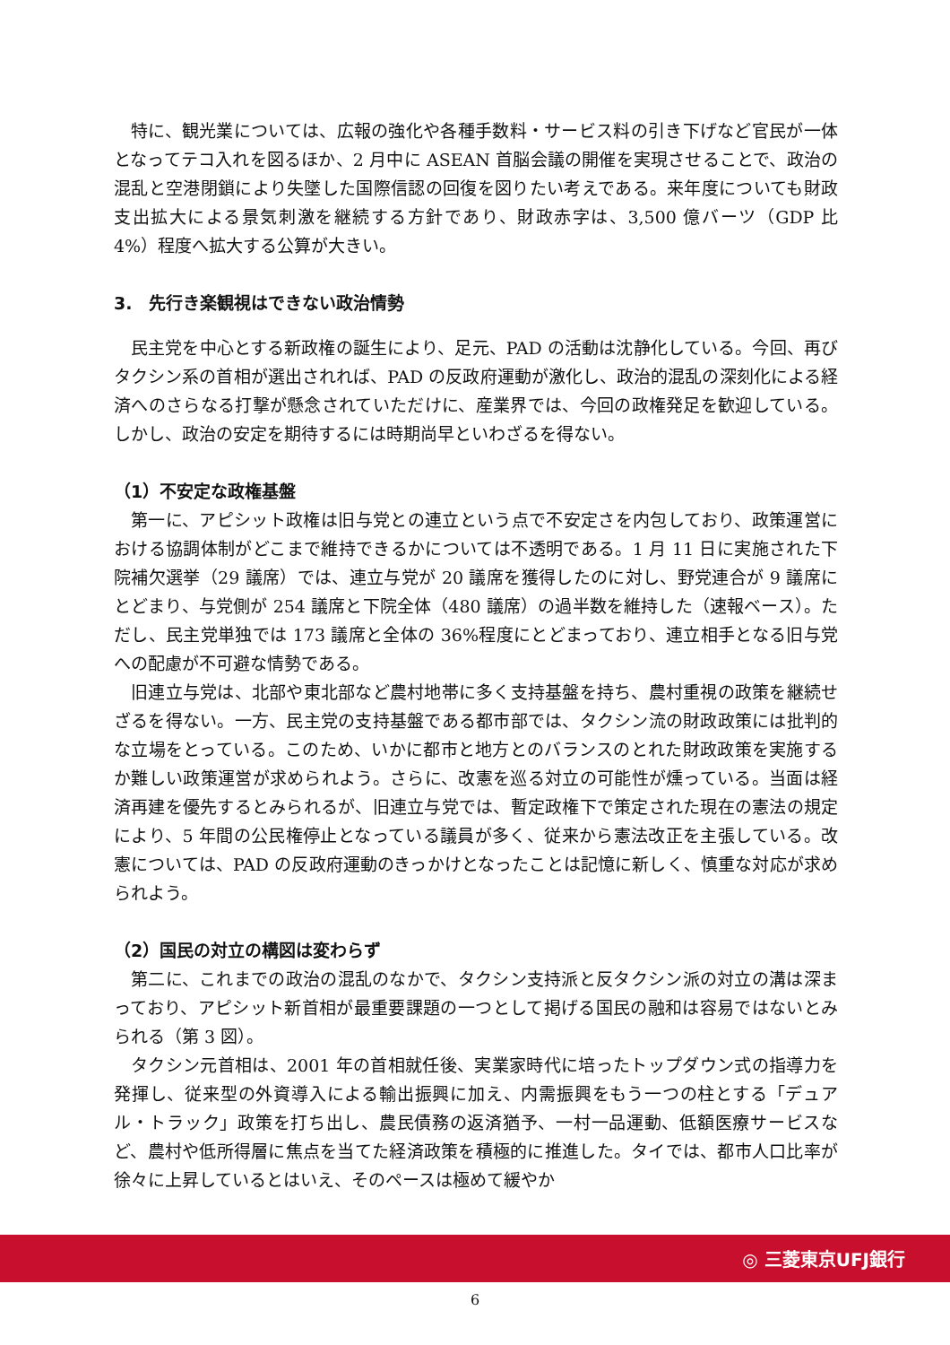特に、観光業については、広報の強化や各種手数料・サービス料の引き下げなど官民が一体となってテコ入れを図るほか、2 月中に ASEAN 首脳会議の開催を実現させることで、政治の混乱と空港閉鎖により失墜した国際信認の回復を図りたい考えである。来年度についても財政支出拡大による景気刺激を継続する方針であり、財政赤字は、3,500 億バーツ（GDP 比 4%）程度へ拡大する公算が大きい。
3.　先行き楽観視はできない政治情勢
民主党を中心とする新政権の誕生により、足元、PAD の活動は沈静化している。今回、再びタクシン系の首相が選出されれば、PAD の反政府運動が激化し、政治的混乱の深刻化による経済へのさらなる打撃が懸念されていただけに、産業界では、今回の政権発足を歓迎している。しかし、政治の安定を期待するには時期尚早といわざるを得ない。
（1）不安定な政権基盤
第一に、アピシット政権は旧与党との連立という点で不安定さを内包しており、政策運営における協調体制がどこまで維持できるかについては不透明である。1 月 11 日に実施された下院補欠選挙（29 議席）では、連立与党が 20 議席を獲得したのに対し、野党連合が 9 議席にとどまり、与党側が 254 議席と下院全体（480 議席）の過半数を維持した（速報ベース）。ただし、民主党単独では 173 議席と全体の 36%程度にとどまっており、連立相手となる旧与党への配慮が不可避な情勢である。
旧連立与党は、北部や東北部など農村地帯に多く支持基盤を持ち、農村重視の政策を継続せざるを得ない。一方、民主党の支持基盤である都市部では、タクシン流の財政政策には批判的な立場をとっている。このため、いかに都市と地方とのバランスのとれた財政政策を実施するか難しい政策運営が求められよう。さらに、改憲を巡る対立の可能性が燻っている。当面は経済再建を優先するとみられるが、旧連立与党では、暫定政権下で策定された現在の憲法の規定により、5 年間の公民権停止となっている議員が多く、従来から憲法改正を主張している。改憲については、PAD の反政府運動のきっかけとなったことは記憶に新しく、慎重な対応が求められよう。
（2）国民の対立の構図は変わらず
第二に、これまでの政治の混乱のなかで、タクシン支持派と反タクシン派の対立の溝は深まっており、アピシット新首相が最重要課題の一つとして掲げる国民の融和は容易ではないとみられる（第 3 図）。
タクシン元首相は、2001 年の首相就任後、実業家時代に培ったトップダウン式の指導力を発揮し、従来型の外資導入による輸出振興に加え、内需振興をもう一つの柱とする「デュアル・トラック」政策を打ち出し、農民債務の返済猶予、一村一品運動、低額医療サービスなど、農村や低所得層に焦点を当てた経済政策を積極的に推進した。タイでは、都市人口比率が徐々に上昇しているとはいえ、そのペースは極めて緩やか
◎ 三菱東京UFJ銀行
6